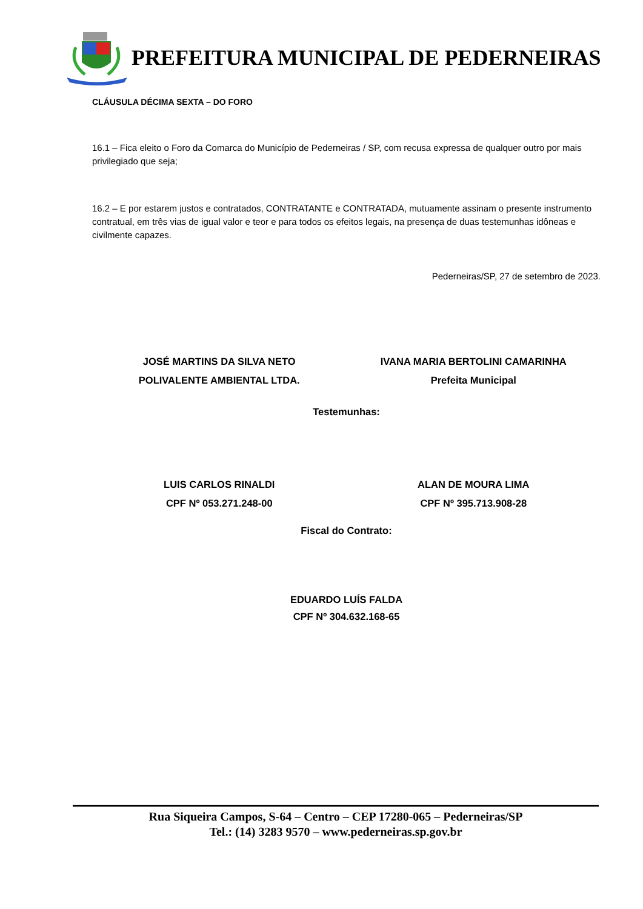PREFEITURA MUNICIPAL DE PEDERNEIRAS
CLÁUSULA DÉCIMA SEXTA – DO FORO
16.1 – Fica eleito o Foro da Comarca do Município de Pederneiras / SP, com recusa expressa de qualquer outro por mais privilegiado que seja;
16.2 – E por estarem justos e contratados, CONTRATANTE e CONTRATADA, mutuamente assinam o presente instrumento contratual, em três vias de igual valor e teor e para todos os efeitos legais, na presença de duas testemunhas idôneas e civilmente capazes.
Pederneiras/SP, 27 de setembro de 2023.
JOSÉ MARTINS DA SILVA NETO
POLIVALENTE AMBIENTAL LTDA.
IVANA MARIA BERTOLINI CAMARINHA
Prefeita Municipal
Testemunhas:
LUIS CARLOS RINALDI
CPF Nº 053.271.248-00
ALAN DE MOURA LIMA
CPF Nº 395.713.908-28
Fiscal do Contrato:
EDUARDO LUÍS FALDA
CPF Nº 304.632.168-65
Rua Siqueira Campos, S-64 – Centro – CEP 17280-065 – Pederneiras/SP
Tel.: (14) 3283 9570 – www.pederneiras.sp.gov.br